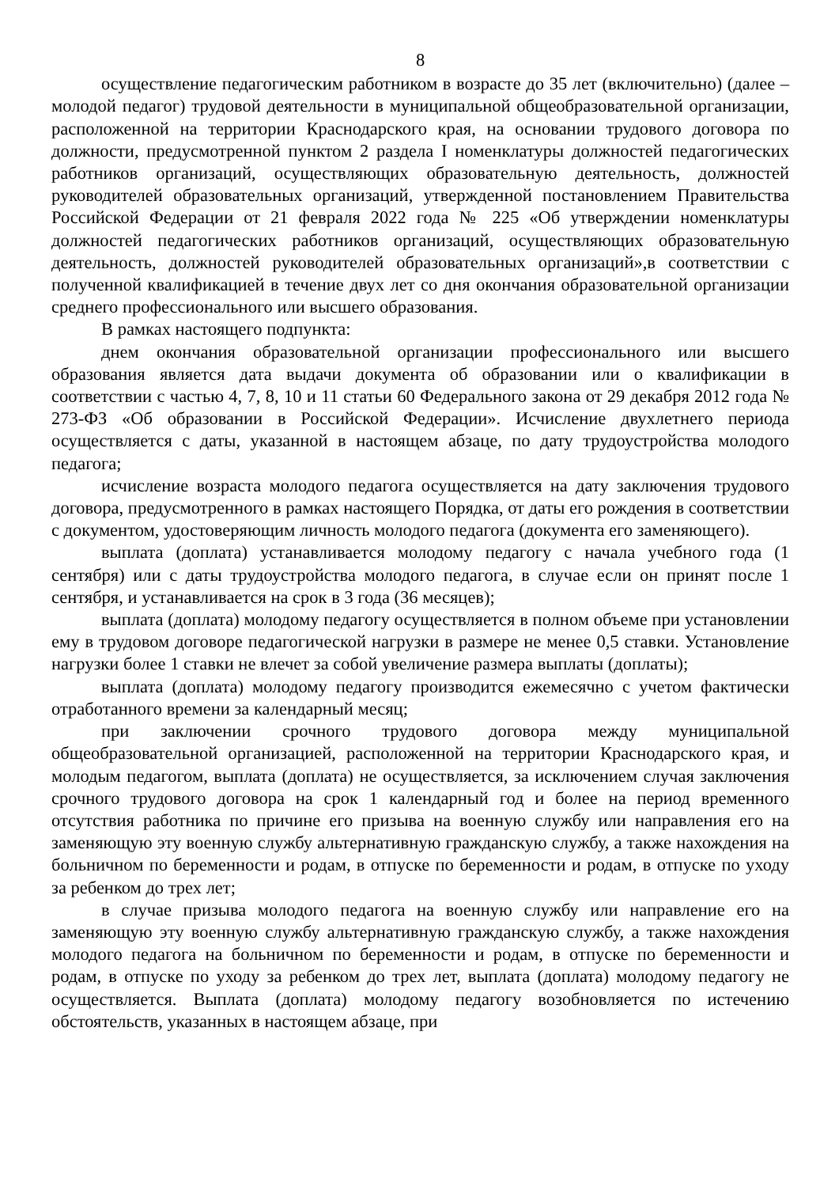8
осуществление педагогическим работником в возрасте до 35 лет (включительно) (далее – молодой педагог) трудовой деятельности в муниципальной общеобразовательной организации, расположенной на территории Краснодарского края, на основании трудового договора по должности, предусмотренной пунктом 2 раздела I номенклатуры должностей педагогических работников организаций, осуществляющих образовательную деятельность, должностей руководителей образовательных организаций, утвержденной постановлением Правительства Российской Федерации от 21 февраля 2022 года № 225 «Об утверждении номенклатуры должностей педагогических работников организаций, осуществляющих образовательную деятельность, должностей руководителей образовательных организаций»,в соответствии с полученной квалификацией в течение двух лет со дня окончания образовательной организации среднего профессионального или высшего образования.
В рамках настоящего подпункта:
днем окончания образовательной организации профессионального или высшего образования является дата выдачи документа об образовании или о квалификации в соответствии с частью 4, 7, 8, 10 и 11 статьи 60 Федерального закона от 29 декабря 2012 года № 273-ФЗ «Об образовании в Российской Федерации». Исчисление двухлетнего периода осуществляется с даты, указанной в настоящем абзаце, по дату трудоустройства молодого педагога;
исчисление возраста молодого педагога осуществляется на дату заключения трудового договора, предусмотренного в рамках настоящего Порядка, от даты его рождения в соответствии с документом, удостоверяющим личность молодого педагога (документа его заменяющего).
выплата (доплата) устанавливается молодому педагогу с начала учебного года (1 сентября) или с даты трудоустройства молодого педагога, в случае если он принят после 1 сентября, и устанавливается на срок в 3 года (36 месяцев);
выплата (доплата) молодому педагогу осуществляется в полном объеме при установлении ему в трудовом договоре педагогической нагрузки в размере не менее 0,5 ставки. Установление нагрузки более 1 ставки не влечет за собой увеличение размера выплаты (доплаты);
выплата (доплата) молодому педагогу производится ежемесячно с учетом фактически отработанного времени за календарный месяц;
при заключении срочного трудового договора между муниципальной общеобразовательной организацией, расположенной на территории Краснодарского края, и молодым педагогом, выплата (доплата) не осуществляется, за исключением случая заключения срочного трудового договора на срок 1 календарный год и более на период временного отсутствия работника по причине его призыва на военную службу или направления его на заменяющую эту военную службу альтернативную гражданскую службу, а также нахождения на больничном по беременности и родам, в отпуске по беременности и родам, в отпуске по уходу за ребенком до трех лет;
в случае призыва молодого педагога на военную службу или направление его на заменяющую эту военную службу альтернативную гражданскую службу, а также нахождения молодого педагога на больничном по беременности и родам, в отпуске по беременности и родам, в отпуске по уходу за ребенком до трех лет, выплата (доплата) молодому педагогу не осуществляется. Выплата (доплата) молодому педагогу возобновляется по истечению обстоятельств, указанных в настоящем абзаце, при